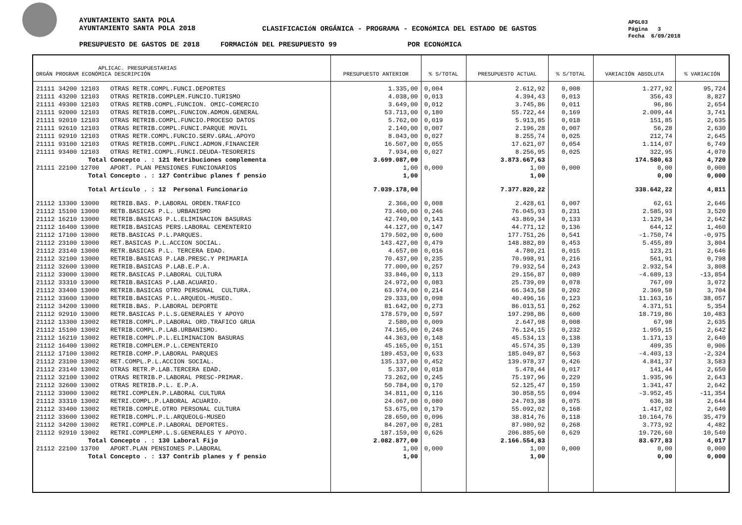AYUNTAMIENTO SANTA POLA
AYUNTAMIENTO SANTA POLA 2018
CLASIFICACIóN ORGÁNICA - PROGRAMA - ECONóMICA DEL ESTADO DE GASTOS
APGL03
Página 3
Fecha 6/09/2018
PRESUPUESTO DE GASTOS DE 2018 FORMACIóN DEL PRESUPUESTO 99 POR ECONóMICA
| APLICAC. PRESUPUESTARIAS ORGÁN PROGRAM ECONÓMICA DESCRIPCIÓN | PRESUPUESTO ANTERIOR | % S/TOTAL | PRESUPUESTO ACTUAL | % S/TOTAL | VARIACIÓN ABSOLUTA | % VARIACIÓN |
| --- | --- | --- | --- | --- | --- | --- |
| 21111 34200 12103 OTRAS RETR.COMPL.FUNCI.DEPORTES | 1.335,00 | 0,004 | 2.612,92 | 0,008 | 1.277,92 | 95,724 |
| 21111 43200 12103 OTRAS RETRIB.COMPLEM.FUNCIO.TURISMO | 4.038,00 | 0,013 | 4.394,43 | 0,013 | 356,43 | 8,827 |
| 21111 49300 12103 OTRAS RETRB.COMPL.FUNCION. OMIC-COMERCIO | 3.649,00 | 0,012 | 3.745,86 | 0,011 | 96,86 | 2,654 |
| 21111 92000 12103 OTRAS RETRIB.COMPL.FUNCION.ADMON.GENERAL | 53.713,00 | 0,180 | 55.722,44 | 0,169 | 2.009,44 | 3,741 |
| 21111 92010 12103 OTRAS RETRIB.COMPL.FUNCIO.PROCESO DATOS | 5.762,00 | 0,019 | 5.913,85 | 0,018 | 151,85 | 2,635 |
| 21111 92610 12103 OTRAS RETRIB.COMPL.FUNCI.PARQUE MOVIL | 2.140,00 | 0,007 | 2.196,28 | 0,007 | 56,28 | 2,630 |
| 21111 92910 12103 OTRAS RETR.COMPL.FUNCIO.SERV.GRAL.APOYO | 8.043,00 | 0,027 | 8.255,74 | 0,025 | 212,74 | 2,645 |
| 21111 93100 12103 OTRAS RETRIB.COMPL.FUNCI.ADMON.FINANCIER | 16.507,00 | 0,055 | 17.621,07 | 0,054 | 1.114,07 | 6,749 |
| 21111 93400 12103 OTRAS RETRI.COMPL.FUNCI.DEUDA-TESORERIS | 7.934,00 | 0,027 | 8.256,95 | 0,025 | 322,95 | 4,070 |
| Total Concepto . : 121 Retribuciones complementa | 3.699.087,00 | | 3.873.667,63 | | 174.580,63 | 4,720 |
| 21111 22100 12700 APORT. PLAN PENSIONES FUNCIONARIOS | 1,00 | 0,000 | 1,00 | 0,000 | 0,00 | 0,000 |
| Total Concepto . : 127 Contribuc planes f pensio | 1,00 | | 1,00 | | 0,00 | 0,000 |
| Total Artículo . : 12 Personal Funcionario | 7.039.178,00 | | 7.377.820,22 | | 338.642,22 | 4,811 |
| 21112 13300 13000 RETRIB.BAS. P.LABORAL ORDEN.TRAFICO | 2.366,00 | 0,008 | 2.428,61 | 0,007 | 62,61 | 2,646 |
| 21112 15100 13000 RETB.BASICAS P.L. URBANISMO | 73.460,00 | 0,246 | 76.045,93 | 0,231 | 2.585,93 | 3,520 |
| 21112 16210 13000 RETRIB.BASICAS P.L.ELIMINACION BASURAS | 42.740,00 | 0,143 | 43.869,34 | 0,133 | 1.129,34 | 2,642 |
| 21112 16400 13000 RETRIB.BASICAS PERS.LABORAL CEMENTERIO | 44.127,00 | 0,147 | 44.771,12 | 0,136 | 644,12 | 1,460 |
| 21112 17100 13000 RETB.BASICAS P.L.PARQUES. | 179.502,00 | 0,600 | 177.751,26 | 0,541 | -1.750,74 | -0,975 |
| 21112 23100 13000 RET.BASICAS P.L.ACCION SOCIAL. | 143.427,00 | 0,479 | 148.882,89 | 0,453 | 5.455,89 | 3,804 |
| 21112 23140 13000 RETR.BASICAS P.L. TERCERA EDAD. | 4.657,00 | 0,016 | 4.780,21 | 0,015 | 123,21 | 2,646 |
| 21112 32100 13000 RETRIB.BASICAS P.LAB.PRESC.Y PRIMARIA | 70.437,00 | 0,235 | 70.998,91 | 0,216 | 561,91 | 0,798 |
| 21112 32600 13000 RETRIB.BASICAS P.LAB.E.P.A. | 77.000,00 | 0,257 | 79.932,54 | 0,243 | 2.932,54 | 3,808 |
| 21112 33000 13000 RETR.BASICAS P.LABORAL CULTURA | 33.846,00 | 0,113 | 29.156,87 | 0,089 | -4.689,13 | -13,854 |
| 21112 33310 13000 RETRIB.BASICAS P.LAB.ACUARIO. | 24.972,00 | 0,083 | 25.739,09 | 0,078 | 767,09 | 3,072 |
| 21112 33400 13000 RETRIB.BASICAS OTRO PERSONAL CULTURA. | 63.974,00 | 0,214 | 66.343,58 | 0,202 | 2.369,58 | 3,704 |
| 21112 33600 13000 RETRIB.BASICAS P.L.ARQUEOL-MUSEO. | 29.333,00 | 0,098 | 40.496,16 | 0,123 | 11.163,16 | 38,057 |
| 21112 34200 13000 RETRIB.BAS. P.LABORAL DEPORTE | 81.642,00 | 0,273 | 86.013,51 | 0,262 | 4.371,51 | 5,354 |
| 21112 92910 13000 RETR.BASICAS P.L.S.GENERALES Y APOYO | 178.579,00 | 0,597 | 197.298,86 | 0,600 | 18.719,86 | 10,483 |
| 21112 13300 13002 RETRIB.COMPL.P.LABORAL ORD.TRAFICO GRUA | 2.580,00 | 0,009 | 2.647,98 | 0,008 | 67,98 | 2,635 |
| 21112 15100 13002 RETRIB.COMPL.P.LAB.URBANISMO. | 74.165,00 | 0,248 | 76.124,15 | 0,232 | 1.959,15 | 2,642 |
| 21112 16210 13002 RETRIB.COMPL.P.L.ELIMINACION BASURAS | 44.363,00 | 0,148 | 45.534,13 | 0,138 | 1.171,13 | 2,640 |
| 21112 16400 13002 RETRIB.COMPLEM.P.L.CEMENTERIO | 45.165,00 | 0,151 | 45.574,35 | 0,139 | 409,35 | 0,906 |
| 21112 17100 13002 RETRIB.COMP.P.LABORAL PARQUES | 189.453,00 | 0,633 | 185.049,87 | 0,563 | -4.403,13 | -2,324 |
| 21112 23100 13002 RET.COMPL.P.L.ACCION SOCIAL. | 135.137,00 | 0,452 | 139.978,37 | 0,426 | 4.841,37 | 3,583 |
| 21112 23140 13002 OTRAS RETR.P.LAB.TERCERA EDAD. | 5.337,00 | 0,018 | 5.478,44 | 0,017 | 141,44 | 2,650 |
| 21112 32100 13002 OTRAS RETRIB.P.LABORAL PRESC-PRIMAR. | 73.262,00 | 0,245 | 75.197,96 | 0,229 | 1.935,96 | 2,643 |
| 21112 32600 13002 OTRAS RETRIB.P.L. E.P.A. | 50.784,00 | 0,170 | 52.125,47 | 0,159 | 1.341,47 | 2,642 |
| 21112 33000 13002 RETRI.COMPLEN.P.LABORAL CULTURA | 34.811,00 | 0,116 | 30.858,55 | 0,094 | -3.952,45 | -11,354 |
| 21112 33310 13002 RETRI.COMPL.P.LABORAL ACUARIO. | 24.067,00 | 0,080 | 24.703,38 | 0,075 | 636,38 | 2,644 |
| 21112 33400 13002 RETRIB.COMPLE.OTRO PERSONAL CULTURA | 53.675,00 | 0,179 | 55.092,02 | 0,168 | 1.417,02 | 2,640 |
| 21112 33600 13002 RETRIB.COMPL.P.L.ARQUEOLG-MUSEO | 28.650,00 | 0,096 | 38.814,76 | 0,118 | 10.164,76 | 35,479 |
| 21112 34200 13002 RETRI.COMPLE.P.LABORAL DEPORTES. | 84.207,00 | 0,281 | 87.980,92 | 0,268 | 3.773,92 | 4,482 |
| 21112 92910 13002 RETRI.COMPLEMP.L.S.GENERALES Y APOYO. | 187.159,00 | 0,626 | 206.885,60 | 0,629 | 19.726,60 | 10,540 |
| Total Concepto . : 130 Laboral Fijo | 2.082.877,00 | | 2.166.554,83 | | 83.677,83 | 4,017 |
| 21112 22100 13700 APORT.PLAN PENSIONES P.LABORAL | 1,00 | 0,000 | 1,00 | 0,000 | 0,00 | 0,000 |
| Total Concepto . : 137 Contrib planes y f pensio | 1,00 | | 1,00 | | 0,00 | 0,000 |